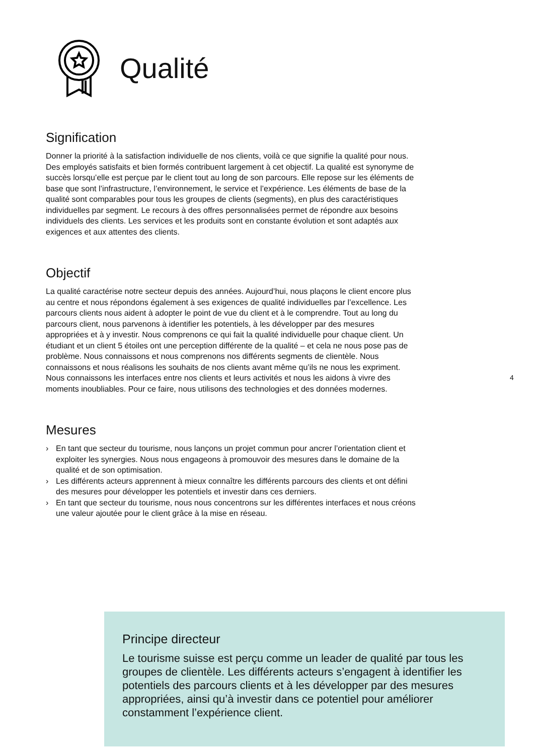Qualité
Signification
Donner la priorité à la satisfaction individuelle de nos clients, voilà ce que signifie la qualité pour nous. Des employés satisfaits et bien formés contribuent largement à cet objectif. La qualité est synonyme de succès lorsqu’elle est perçue par le client tout au long de son parcours. Elle repose sur les éléments de base que sont l’infrastructure, l’environnement, le service et l’expérience. Les éléments de base de la qualité sont comparables pour tous les groupes de clients (segments), en plus des caractéristiques individuelles par segment. Le recours à des offres personnalisées permet de répondre aux besoins individuels des clients. Les services et les produits sont en constante évolution et sont adaptés aux exigences et aux attentes des clients.
Objectif
La qualité caractérise notre secteur depuis des années. Aujourd’hui, nous plaçons le client encore plus au centre et nous répondons également à ses exigences de qualité individuelles par l’excellence. Les parcours clients nous aident à adopter le point de vue du client et à le comprendre. Tout au long du parcours client, nous parvenons à identifier les potentiels, à les développer par des mesures appropriées et à y investir. Nous comprenons ce qui fait la qualité individuelle pour chaque client. Un étudiant et un client 5 étoiles ont une perception différente de la qualité – et cela ne nous pose pas de problème. Nous connaissons et nous comprenons nos différents segments de clientèle. Nous connaissons et nous réalisons les souhaits de nos clients avant même qu’ils ne nous les expriment. Nous connaissons les interfaces entre nos clients et leurs activités et nous les aidons à vivre des moments inoubliables. Pour ce faire, nous utilisons des technologies et des données modernes.
Mesures
› En tant que secteur du tourisme, nous lançons un projet commun pour ancrer l’orientation client et exploiter les synergies. Nous nous engageons à promouvoir des mesures dans le domaine de la qualité et de son optimisation.
› Les différents acteurs apprennent à mieux connaître les différents parcours des clients et ont défini des mesures pour développer les potentiels et investir dans ces derniers.
› En tant que secteur du tourisme, nous nous concentrons sur les différentes interfaces et nous créons une valeur ajoutée pour le client grâce à la mise en réseau.
4
Principe directeur
Le tourisme suisse est perçu comme un leader de qualité par tous les groupes de clientèle. Les différents acteurs s’engagent à identifier les potentiels des parcours clients et à les développer par des mesures appropriées, ainsi qu’à investir dans ce potentiel pour améliorer constamment l’expérience client.